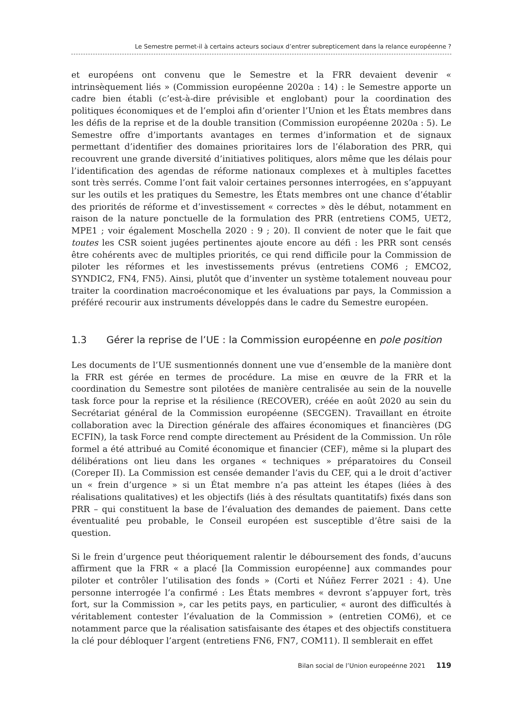Le Semestre permet-il à certains acteurs sociaux d’entrer subrepticement dans la relance européenne ?
et européens ont convenu que le Semestre et la FRR devaient devenir « intrinsèquement liés » (Commission européenne 2020a : 14) : le Semestre apporte un cadre bien établi (c’est-à-dire prévisible et englobant) pour la coordination des politiques économiques et de l’emploi afin d’orienter l’Union et les États membres dans les défis de la reprise et de la double transition (Commission européenne 2020a : 5). Le Semestre offre d’importants avantages en termes d’information et de signaux permettant d’identifier des domaines prioritaires lors de l’élaboration des PRR, qui recouvrent une grande diversité d’initiatives politiques, alors même que les délais pour l’identification des agendas de réforme nationaux complexes et à multiples facettes sont très serrés. Comme l’ont fait valoir certaines personnes interrogées, en s’appuyant sur les outils et les pratiques du Semestre, les États membres ont une chance d’établir des priorités de réforme et d’investissement « correctes » dès le début, notamment en raison de la nature ponctuelle de la formulation des PRR (entretiens COM5, UET2, MPE1 ; voir également Moschella 2020 : 9 ; 20). Il convient de noter que le fait que toutes les CSR soient jugées pertinentes ajoute encore au défi : les PRR sont censés être cohérents avec de multiples priorités, ce qui rend difficile pour la Commission de piloter les réformes et les investissements prévus (entretiens COM6 ; EMCO2, SYNDIC2, FN4, FN5). Ainsi, plutôt que d’inventer un système totalement nouveau pour traiter la coordination macroéconomique et les évaluations par pays, la Commission a préféré recourir aux instruments développés dans le cadre du Semestre européen.
1.3 Gérer la reprise de l’UE : la Commission européenne en pole position
Les documents de l’UE susmentionnés donnent une vue d’ensemble de la manière dont la FRR est gérée en termes de procédure. La mise en œuvre de la FRR et la coordination du Semestre sont pilotées de manière centralisée au sein de la nouvelle task force pour la reprise et la résilience (RECOVER), créée en août 2020 au sein du Secrétariat général de la Commission européenne (SECGEN). Travaillant en étroite collaboration avec la Direction générale des affaires économiques et financières (DG ECFIN), la task Force rend compte directement au Président de la Commission. Un rôle formel a été attribué au Comité économique et financier (CEF), même si la plupart des délibérations ont lieu dans les organes « techniques » préparatoires du Conseil (Coreper II). La Commission est censée demander l’avis du CEF, qui a le droit d’activer un « frein d’urgence » si un État membre n’a pas atteint les étapes (liées à des réalisations qualitatives) et les objectifs (liés à des résultats quantitatifs) fixés dans son PRR – qui constituent la base de l’évaluation des demandes de paiement. Dans cette éventualité peu probable, le Conseil européen est susceptible d’être saisi de la question.
Si le frein d’urgence peut théoriquement ralentir le déboursement des fonds, d’aucuns affirment que la FRR « a placé [la Commission européenne] aux commandes pour piloter et contrôler l’utilisation des fonds » (Corti et Núñez Ferrer 2021 : 4). Une personne interrogée l’a confirmé : Les États membres « devront s’appuyer fort, très fort, sur la Commission », car les petits pays, en particulier, « auront des difficultés à véritablement contester l’évaluation de la Commission » (entretien COM6), et ce notamment parce que la réalisation satisfaisante des étapes et des objectifs constituera la clé pour débloquer l’argent (entretiens FN6, FN7, COM11). Il semblerait en effet
Bilan social de l’Union europeénne 2021 119